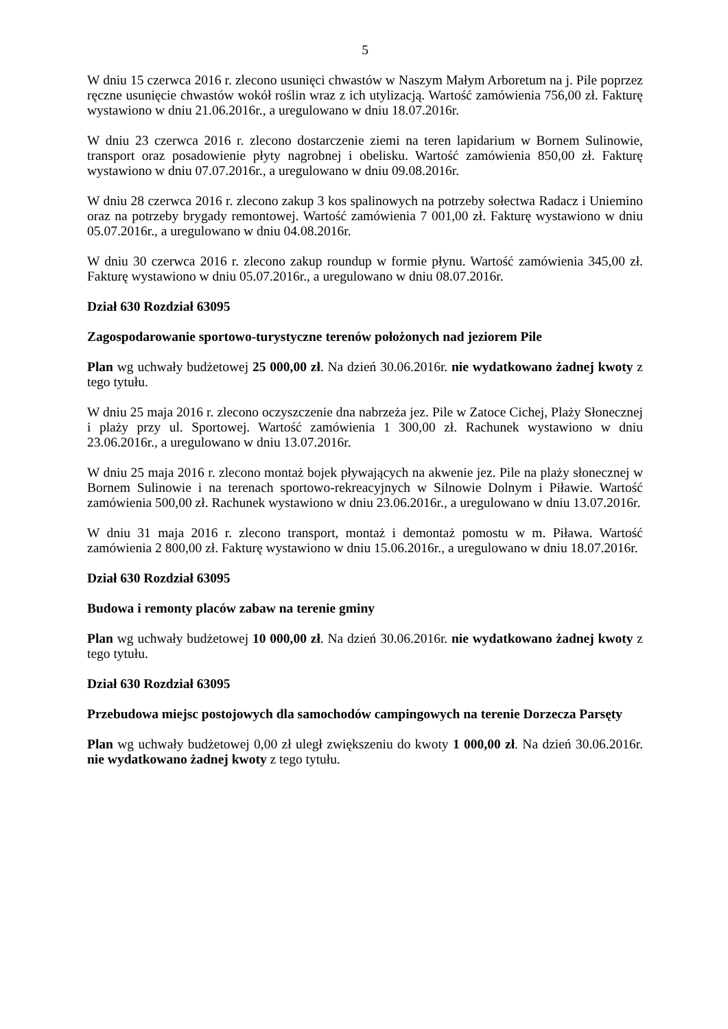5
W dniu 15 czerwca 2016 r. zlecono usunięci chwastów w Naszym Małym Arboretum na j. Pile poprzez ręczne usunięcie chwastów wokół roślin wraz z ich utylizacją. Wartość zamówienia 756,00 zł. Fakturę wystawiono w dniu 21.06.2016r., a uregulowano w dniu 18.07.2016r.
W dniu 23 czerwca 2016 r. zlecono dostarczenie ziemi na teren lapidarium w Bornem Sulinowie, transport oraz posadowienie płyty nagrobnej i obelisku. Wartość zamówienia 850,00 zł. Fakturę wystawiono w dniu 07.07.2016r., a uregulowano w dniu 09.08.2016r.
W dniu 28 czerwca 2016 r. zlecono zakup 3 kos spalinowych na potrzeby sołectwa Radacz i Uniemino oraz na potrzeby brygady remontowej. Wartość zamówienia 7 001,00 zł. Fakturę wystawiono w dniu 05.07.2016r., a uregulowano w dniu 04.08.2016r.
W dniu 30 czerwca 2016 r. zlecono zakup roundup w formie płynu. Wartość zamówienia 345,00 zł. Fakturę wystawiono w dniu 05.07.2016r., a uregulowano w dniu 08.07.2016r.
Dział 630 Rozdział 63095
Zagospodarowanie sportowo-turystyczne terenów położonych nad jeziorem Pile
Plan wg uchwały budżetowej 25 000,00 zł. Na dzień 30.06.2016r. nie wydatkowano żadnej kwoty z tego tytułu.
W dniu 25 maja 2016 r. zlecono oczyszczenie dna nabrzeża jez. Pile w Zatoce Cichej, Plaży Słonecznej i plaży przy ul. Sportowej. Wartość zamówienia 1 300,00 zł. Rachunek wystawiono w dniu 23.06.2016r., a uregulowano w dniu 13.07.2016r.
W dniu 25 maja 2016 r. zlecono montaż bojek pływających na akwenie jez. Pile na plaży słonecznej w Bornem Sulinowie i na terenach sportowo-rekreacyjnych w Silnowie Dolnym i Piławie. Wartość zamówienia 500,00 zł. Rachunek wystawiono w dniu 23.06.2016r., a uregulowano w dniu 13.07.2016r.
W dniu 31 maja 2016 r. zlecono transport, montaż i demontaż pomostu w m. Piława. Wartość zamówienia 2 800,00 zł. Fakturę wystawiono w dniu 15.06.2016r., a uregulowano w dniu 18.07.2016r.
Dział 630 Rozdział 63095
Budowa i remonty placów zabaw na terenie gminy
Plan wg uchwały budżetowej 10 000,00 zł. Na dzień 30.06.2016r. nie wydatkowano żadnej kwoty z tego tytułu.
Dział 630 Rozdział 63095
Przebudowa miejsc postojowych dla samochodów campingowych na terenie Dorzecza Parsęty
Plan wg uchwały budżetowej 0,00 zł uległ zwiększeniu do kwoty 1 000,00 zł. Na dzień 30.06.2016r. nie wydatkowano żadnej kwoty z tego tytułu.